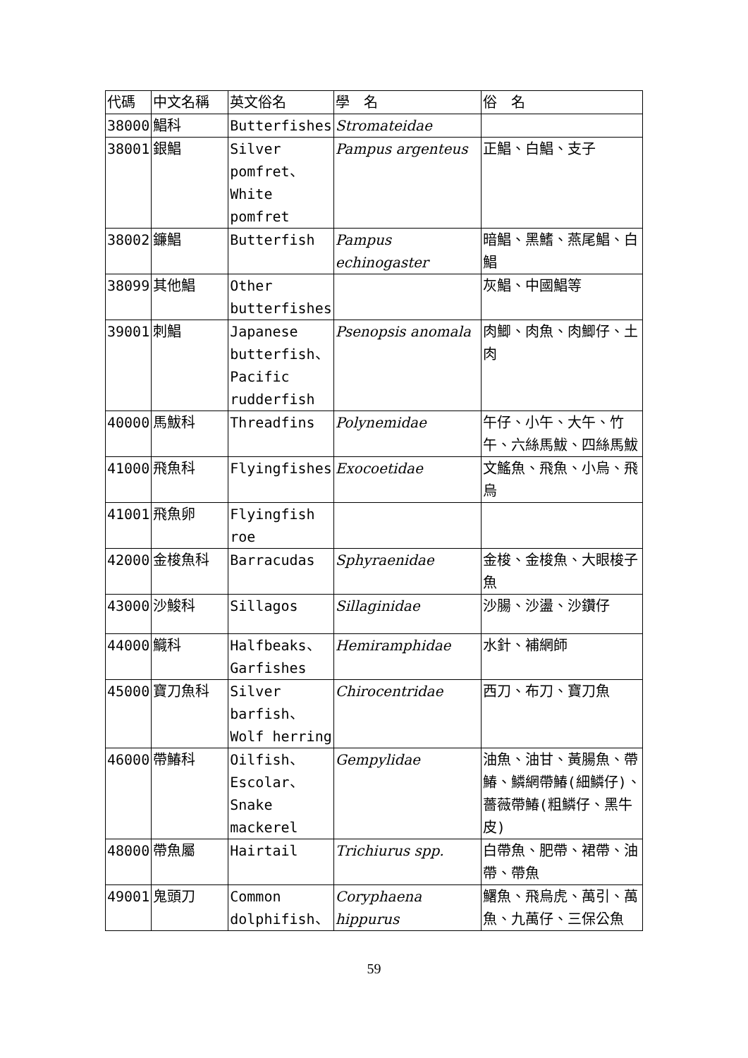| 代碼 | 中文名稱 | 英文俗名 | 學 名 | 俗 名 |
| --- | --- | --- | --- | --- |
| 38000 | 鯧科 | Butterfishes | Stromateidae | |
| 38001 | 銀鯧 | Silver pomfret、White pomfret | Pampus argenteus | 正鯧、白鯧、支子 |
| 38002 | 鐮鯧 | Butterfish | Pampus echinogaster | 暗鯧、黑鰭、燕尾鯧、白鯧 |
| 38099 | 其他鯧 | Other butterfishes | | 灰鯧、中國鯧等 |
| 39001 | 刺鯧 | Japanese butterfish、Pacific rudderfish | Psenopsis anomala | 肉鯽、肉魚、肉鯽仔、土肉 |
| 40000 | 馬鮁科 | Threadfins | Polynemidae | 午仔、小午、大午、竹午、六絲馬鮁、四絲馬鮁 |
| 41000 | 飛魚科 | Flyingfishes | Exocoetidae | 文鰩魚、飛魚、小烏、飛烏 |
| 41001 | 飛魚卵 | Flyingfish roe | | |
| 42000 | 金梭魚科 | Barracudas | Sphyraenidae | 金梭、金梭魚、大眼梭子魚 |
| 43000 | 沙鮻科 | Sillagos | Sillaginidae | 沙腸、沙盪、沙鑽仔 |
| 44000 | 鱵科 | Halfbeaks、Garfishes | Hemiramphidae | 水針、補網師 |
| 45000 | 寶刀魚科 | Silver barfish、Wolf herring | Chirocentridae | 西刀、布刀、寶刀魚 |
| 46000 | 帶鰆科 | Oilfish、Escolar、Snake mackerel | Gempylidae | 油魚、油甘、黃腸魚、帶鰆、鱗網帶鰆(細鱗仔)、薔薇帶鰆(粗鱗仔、黑牛皮) |
| 48000 | 帶魚屬 | Hairtail | Trichiurus spp. | 白帶魚、肥帶、裙帶、油帶、帶魚 |
| 49001 | 鬼頭刀 | Common dolphifish、 | Coryphaena hippurus | 鱰魚、飛烏虎、萬引、萬魚、九萬仔、三保公魚 |
59